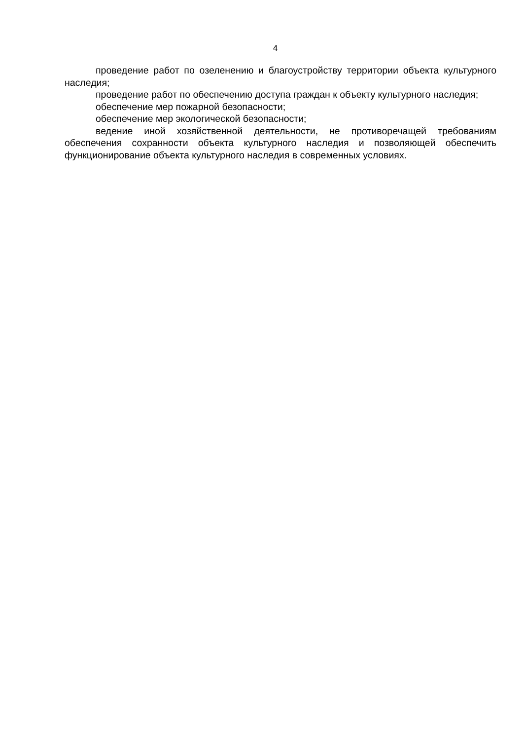4
проведение работ по озеленению и благоустройству территории объекта культурного наследия;
проведение работ по обеспечению доступа граждан к объекту культурного наследия;
обеспечение мер пожарной безопасности;
обеспечение мер экологической безопасности;
ведение иной хозяйственной деятельности, не противоречащей требованиям обеспечения сохранности объекта культурного наследия и позволяющей обеспечить функционирование объекта культурного наследия в современных условиях.